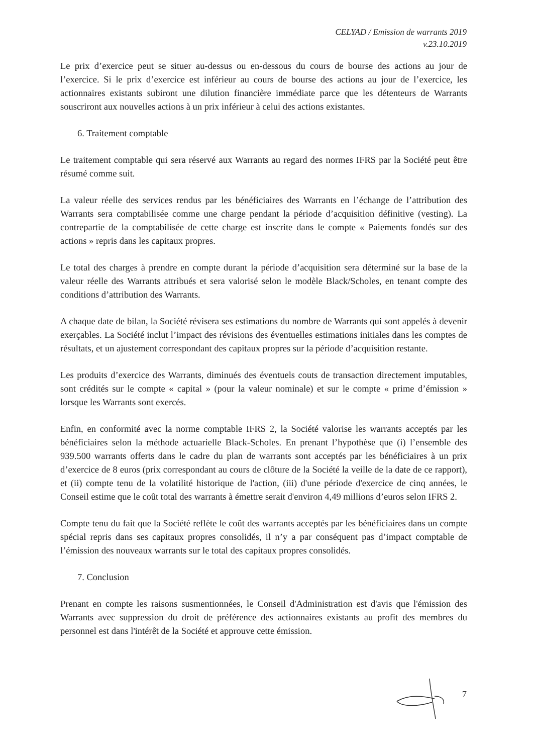CELYAD / Emission de warrants 2019
v.23.10.2019
Le prix d’exercice peut se situer au-dessus ou en-dessous du cours de bourse des actions au jour de l’exercice. Si le prix d’exercice est inférieur au cours de bourse des actions au jour de l’exercice, les actionnaires existants subiront une dilution financière immédiate parce que les détenteurs de Warrants souscriront aux nouvelles actions à un prix inférieur à celui des actions existantes.
6. Traitement comptable
Le traitement comptable qui sera réservé aux Warrants au regard des normes IFRS par la Société peut être résumé comme suit.
La valeur réelle des services rendus par les bénéficiaires des Warrants en l’échange de l’attribution des Warrants sera comptabilisée comme une charge pendant la période d’acquisition définitive (vesting). La contrepartie de la comptabilisée de cette charge est inscrite dans le compte « Paiements fondés sur des actions » repris dans les capitaux propres.
Le total des charges à prendre en compte durant la période d’acquisition sera déterminé sur la base de la valeur réelle des Warrants attribués et sera valorisé selon le modèle Black/Scholes, en tenant compte des conditions d’attribution des Warrants.
A chaque date de bilan, la Société révisera ses estimations du nombre de Warrants qui sont appelés à devenir exerçables. La Société inclut l’impact des révisions des éventuelles estimations initiales dans les comptes de résultats, et un ajustement correspondant des capitaux propres sur la période d’acquisition restante.
Les produits d’exercice des Warrants, diminués des éventuels couts de transaction directement imputables, sont crédités sur le compte « capital » (pour la valeur nominale) et sur le compte « prime d’émission » lorsque les Warrants sont exercés.
Enfin, en conformité avec la norme comptable IFRS 2, la Société valorise les warrants acceptés par les bénéficiaires selon la méthode actuarielle Black-Scholes. En prenant l’hypothèse que (i) l’ensemble des 939.500 warrants offerts dans le cadre du plan de warrants sont acceptés par les bénéficiaires à un prix d’exercice de 8 euros (prix correspondant au cours de clôture de la Société la veille de la date de ce rapport), et (ii) compte tenu de la volatilité historique de l'action, (iii) d'une période d'exercice de cinq années, le Conseil estime que le coût total des warrants à émettre serait d'environ 4,49 millions d’euros selon IFRS 2.
Compte tenu du fait que la Société reflète le coût des warrants acceptés par les bénéficiaires dans un compte spécial repris dans ses capitaux propres consolidés, il n’y a par conséquent pas d’impact comptable de l’émission des nouveaux warrants sur le total des capitaux propres consolidés.
7. Conclusion
Prenant en compte les raisons susmentionnées, le Conseil d'Administration est d'avis que l'émission des Warrants avec suppression du droit de préférence des actionnaires existants au profit des membres du personnel est dans l'intérêt de la Société et approuve cette émission.
7